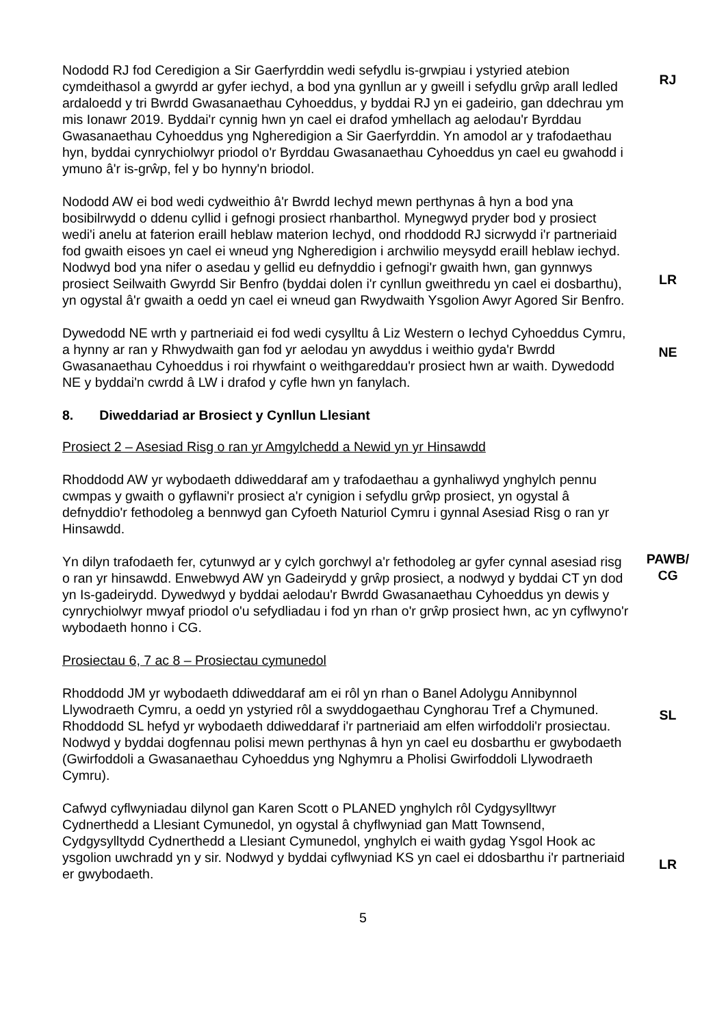Nododd RJ fod Ceredigion a Sir Gaerfyrddin wedi sefydlu is-grwpiau i ystyried atebion cymdeithasol a gwyrdd ar gyfer iechyd, a bod yna gynllun ar y gweill i sefydlu grŵp arall ledled ardaloedd y tri Bwrdd Gwasanaethau Cyhoeddus, y byddai RJ yn ei gadeirio, gan ddechrau ym mis Ionawr 2019. Byddai'r cynnig hwn yn cael ei drafod ymhellach ag aelodau'r Byrddau Gwasanaethau Cyhoeddus yng Ngheredigion a Sir Gaerfyrddin. Yn amodol ar y trafodaethau hyn, byddai cynrychiolwyr priodol o'r Byrddau Gwasanaethau Cyhoeddus yn cael eu gwahodd i ymuno â'r is-grŵp, fel y bo hynny'n briodol.
RJ
Nododd AW ei bod wedi cydweithio â'r Bwrdd Iechyd mewn perthynas â hyn a bod yna bosibilrwydd o ddenu cyllid i gefnogi prosiect rhanbarthol. Mynegwyd pryder bod y prosiect wedi'i anelu at faterion eraill heblaw materion Iechyd, ond rhoddodd RJ sicrwydd i'r partneriaid fod gwaith eisoes yn cael ei wneud yng Ngheredigion i archwilio meysydd eraill heblaw iechyd. Nodwyd bod yna nifer o asedau y gellid eu defnyddio i gefnogi'r gwaith hwn, gan gynnwys prosiect Seilwaith Gwyrdd Sir Benfro (byddai dolen i'r cynllun gweithredu yn cael ei dosbarthu), yn ogystal â'r gwaith a oedd yn cael ei wneud gan Rwydwaith Ysgolion Awyr Agored Sir Benfro.
LR
Dywedodd NE wrth y partneriaid ei fod wedi cysylltu â Liz Western o Iechyd Cyhoeddus Cymru, a hynny ar ran y Rhwydwaith gan fod yr aelodau yn awyddus i weithio gyda'r Bwrdd Gwasanaethau Cyhoeddus i roi rhywfaint o weithgareddau'r prosiect hwn ar waith. Dywedodd NE y byddai'n cwrdd â LW i drafod y cyfle hwn yn fanylach.
NE
8. Diweddariad ar Brosiect y Cynllun Llesiant
Prosiect 2 – Asesiad Risg o ran yr Amgylchedd a Newid yn yr Hinsawdd
Rhoddodd AW yr wybodaeth ddiweddaraf am y trafodaethau a gynhaliwyd ynghylch pennu cwmpas y gwaith o gyflawni'r prosiect a'r cynigion i sefydlu grŵp prosiect, yn ogystal â defnyddio'r fethodoleg a bennwyd gan Cyfoeth Naturiol Cymru i gynnal Asesiad Risg o ran yr Hinsawdd.
Yn dilyn trafodaeth fer, cytunwyd ar y cylch gorchwyl a'r fethodoleg ar gyfer cynnal asesiad risg o ran yr hinsawdd. Enwebwyd AW yn Gadeirydd y grŵp prosiect, a nodwyd y byddai CT yn dod yn Is-gadeirydd. Dywedwyd y byddai aelodau'r Bwrdd Gwasanaethau Cyhoeddus yn dewis y cynrychiolwyr mwyaf priodol o'u sefydliadau i fod yn rhan o'r grŵp prosiect hwn, ac yn cyflwyno'r wybodaeth honno i CG.
PAWB/
CG
Prosiectau 6, 7 ac 8 – Prosiectau cymunedol
Rhoddodd JM yr wybodaeth ddiweddaraf am ei rôl yn rhan o Banel Adolygu Annibynnol Llywodraeth Cymru, a oedd yn ystyried rôl a swyddogaethau Cynghorau Tref a Chymuned. Rhoddodd SL hefyd yr wybodaeth ddiweddaraf i'r partneriaid am elfen wirfoddoli'r prosiectau. Nodwyd y byddai dogfennau polisi mewn perthynas â hyn yn cael eu dosbarthu er gwybodaeth (Gwirfoddoli a Gwasanaethau Cyhoeddus yng Nghymru a Pholisi Gwirfoddoli Llywodraeth Cymru).
SL
Cafwyd cyflwyniadau dilynol gan Karen Scott o PLANED ynghylch rôl Cydgysylltwyr Cydnerthedd a Llesiant Cymunedol, yn ogystal â chyflwyniad gan Matt Townsend, Cydgysylltydd Cydnerthedd a Llesiant Cymunedol, ynghylch ei waith gydag Ysgol Hook ac ysgolion uwchradd yn y sir. Nodwyd y byddai cyflwyniad KS yn cael ei ddosbarthu i'r partneriaid er gwybodaeth.
LR
5